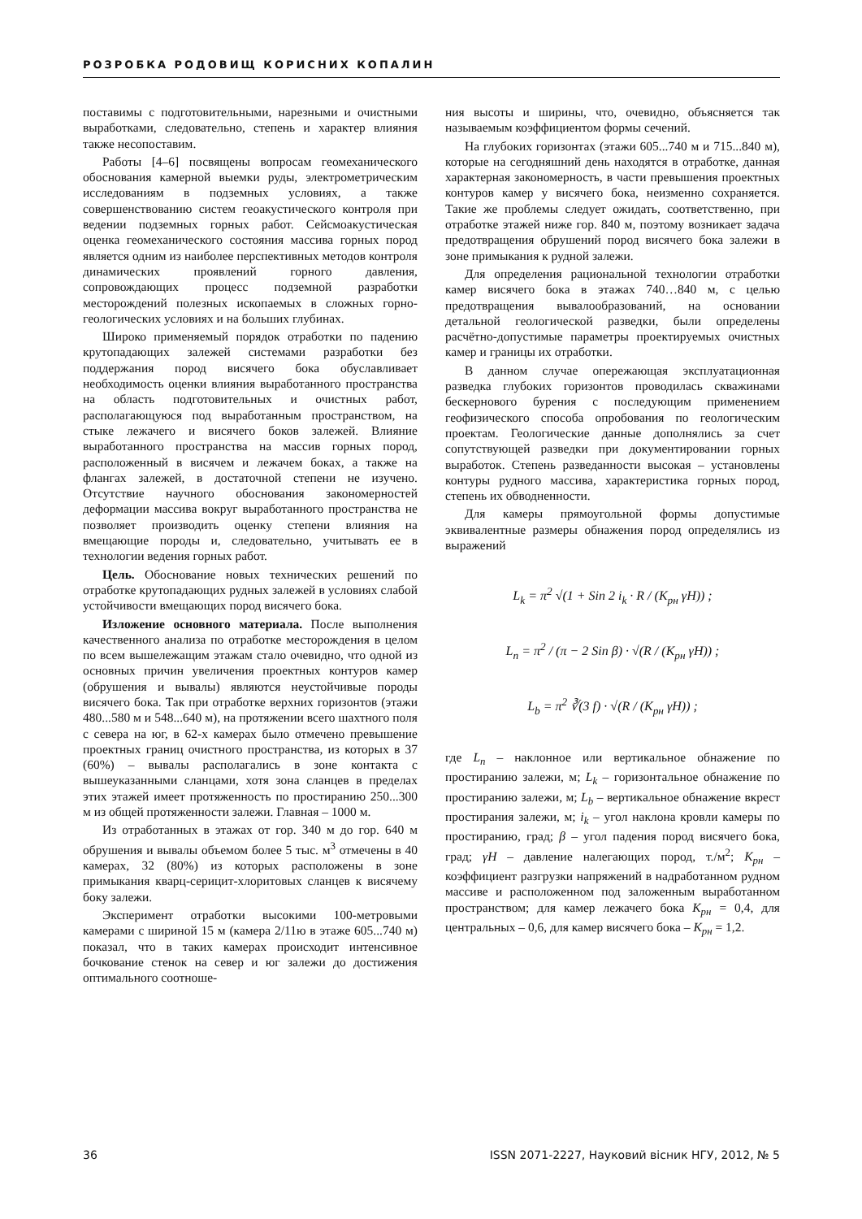РОЗРОБКА РОДОВИЩ КОРИСНИХ КОПАЛИН
поставимы с подготовительными, нарезными и очистными выработками, следовательно, степень и характер влияния также несопоставим.
Работы [4–6] посвящены вопросам геомеханического обоснования камерной выемки руды, электрометрическим исследованиям в подземных условиях, а также совершенствованию систем геоакустического контроля при ведении подземных горных работ. Сейсмоакустическая оценка геомеханического состояния массива горных пород является одним из наиболее перспективных методов контроля динамических проявлений горного давления, сопровождающих процесс подземной разработки месторождений полезных ископаемых в сложных горно-геологических условиях и на больших глубинах.
Широко применяемый порядок отработки по падению крутопадающих залежей системами разработки без поддержания пород висячего бока обуславливает необходимость оценки влияния выработанного пространства на область подготовительных и очистных работ, располагающуюся под выработанным пространством, на стыке лежачего и висячего боков залежей. Влияние выработанного пространства на массив горных пород, расположенный в висячем и лежачем боках, а также на флангах залежей, в достаточной степени не изучено. Отсутствие научного обоснования закономерностей деформации массива вокруг выработанного пространства не позволяет производить оценку степени влияния на вмещающие породы и, следовательно, учитывать ее в технологии ведения горных работ.
Цель. Обоснование новых технических решений по отработке крутопадающих рудных залежей в условиях слабой устойчивости вмещающих пород висячего бока.
Изложение основного материала. После выполнения качественного анализа по отработке месторождения в целом по всем вышележащим этажам стало очевидно, что одной из основных причин увеличения проектных контуров камер (обрушения и вывалы) являются неустойчивые породы висячего бока. Так при отработке верхних горизонтов (этажи 480...580 м и 548...640 м), на протяжении всего шахтного поля с севера на юг, в 62-х камерах было отмечено превышение проектных границ очистного пространства, из которых в 37 (60%) – вывалы располагались в зоне контакта с вышеуказанными сланцами, хотя зона сланцев в пределах этих этажей имеет протяженность по простиранию 250...300 м из общей протяженности залежи. Главная – 1000 м.
Из отработанных в этажах от гор. 340 м до гор. 640 м обрушения и вывалы объемом более 5 тыс. м<sup>3</sup> отмечены в 40 камерах, 32 (80%) из которых расположены в зоне примыкания кварц-серицит-хлоритовых сланцев к висячему боку залежи.
Эксперимент отработки высокими 100-метровыми камерами с шириной 15 м (камера 2/11ю в этаже 605...740 м) показал, что в таких камерах происходит интенсивное бочкование стенок на север и юг залежи до достижения оптимального соотноше-
ния высоты и ширины, что, очевидно, объясняется так называемым коэффициентом формы сечений.
На глубоких горизонтах (этажи 605...740 м и 715...840 м), которые на сегодняшний день находятся в отработке, данная характерная закономерность, в части превышения проектных контуров камер у висячего бока, неизменно сохраняется. Такие же проблемы следует ожидать, соответственно, при отработке этажей ниже гор. 840 м, поэтому возникает задача предотвращения обрушений пород висячего бока залежи в зоне примыкания к рудной залежи.
Для определения рациональной технологии отработки камер висячего бока в этажах 740…840 м, с целью предотвращения вывалообразований, на основании детальной геологической разведки, были определены расчётно-допустимые параметры проектируемых очистных камер и границы их отработки.
В данном случае опережающая эксплуатационная разведка глубоких горизонтов проводилась скважинами бескернового бурения с последующим применением геофизического способа опробования по геологическим проектам. Геологические данные дополнялись за счет сопутствующей разведки при документировании горных выработок. Степень разведанности высокая – установлены контуры рудного массива, характеристика горных пород, степень их обводненности.
Для камеры прямоугольной формы допустимые эквивалентные размеры обнажения пород определялись из выражений
L<sub>k</sub> = π<sup>2</sup> √(1 + Sin 2 i<sub>k</sub> · R / (K<sub>рн</sub> γH)) ;
L<sub>n</sub> = π<sup>2</sup> / (π − 2 Sin β) · √(R / (K<sub>рн</sub> γH)) ;
L<sub>b</sub> = π<sup>2</sup> ∛(3 f) · √(R / (K<sub>рн</sub> γH)) ;
где L<sub>n</sub> – наклонное или вертикальное обнажение по простиранию залежи, м; L<sub>k</sub> – горизонтальное обнажение по простиранию залежи, м; L<sub>b</sub> – вертикальное обнажение вкрест простирания залежи, м; i<sub>k</sub> – угол наклона кровли камеры по простиранию, град; β – угол падения пород висячего бока, град; γH – давление налегающих пород, т./м<sup>2</sup>; K<sub>рн</sub> – коэффициент разгрузки напряжений в надработанном рудном массиве и расположенном под заложенным выработанном пространством; для камер лежачего бока K<sub>рн</sub> = 0,4, для центральных – 0,6, для камер висячего бока – K<sub>рн</sub> = 1,2.
36 ISSN 2071-2227, Науковий вісник НГУ, 2012, № 5